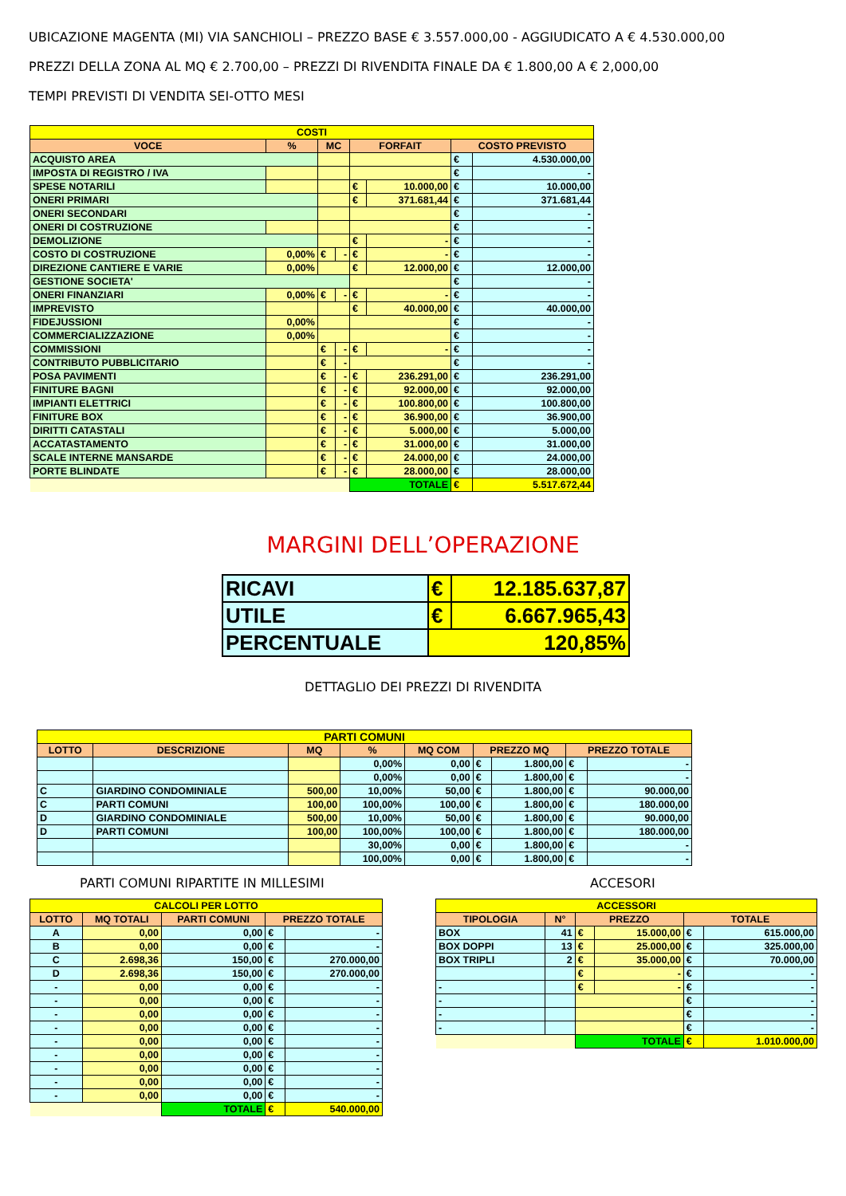UBICAZIONE MAGENTA (MI) VIA SANCHIOLI – PREZZO BASE € 3.557.000,00 - AGGIUDICATO A € 4.530.000,00
PREZZI DELLA ZONA AL MQ € 2.700,00 – PREZZI DI RIVENDITA FINALE DA € 1.800,00 A € 2,000,00
TEMPI PREVISTI DI VENDITA SEI-OTTO MESI
| COSTI | | | | | | | |
| --- | --- | --- | --- | --- | --- | --- | --- |
| VOCE | % | MC | | FORFAIT | | COSTO PREVISTO | |
| ACQUISTO AREA | | | | | | € | 4.530.000,00 |
| IMPOSTA DI REGISTRO / IVA | | | | | | € | - |
| SPESE NOTARILI | | | | € | 10.000,00 | € | 10.000,00 |
| ONERI PRIMARI | | | | € | 371.681,44 | € | 371.681,44 |
| ONERI SECONDARI | | | | | | € | - |
| ONERI DI COSTRUZIONE | | | | | | € | - |
| DEMOLIZIONE | | | | € | - | € | - |
| COSTO DI COSTRUZIONE | 0,00% | € | - | € | - | € | - |
| DIREZIONE CANTIERE E VARIE | 0,00% | | | € | 12.000,00 | € | 12.000,00 |
| GESTIONE SOCIETA' | | | | | | € | - |
| ONERI FINANZIARI | 0,00% | € | - | € | - | € | - |
| IMPREVISTO | | | | € | 40.000,00 | € | 40.000,00 |
| FIDEJUSSIONI | 0,00% | | | | | € | - |
| COMMERCIALIZZAZIONE | 0,00% | | | | | € | - |
| COMMISSIONI | | € | - | € | - | € | - |
| CONTRIBUTO PUBBLICITARIO | | € | - | | | € | - |
| POSA PAVIMENTI | | € | - | € | 236.291,00 | € | 236.291,00 |
| FINITURE BAGNI | | € | - | € | 92.000,00 | € | 92.000,00 |
| IMPIANTI ELETTRICI | | € | - | € | 100.800,00 | € | 100.800,00 |
| FINITURE BOX | | € | - | € | 36.900,00 | € | 36.900,00 |
| DIRITTI CATASTALI | | € | - | € | 5.000,00 | € | 5.000,00 |
| ACCATASTAMENTO | | € | - | € | 31.000,00 | € | 31.000,00 |
| SCALE INTERNE MANSARDE | | € | - | € | 24.000,00 | € | 24.000,00 |
| PORTE BLINDATE | | € | - | € | 28.000,00 | € | 28.000,00 |
| | | | | TOTALE | | € | 5.517.672,44 |
MARGINI DELL’OPERAZIONE
| RICAVI | € | 12.185.637,87 |
| UTILE | € | 6.667.965,43 |
| PERCENTUALE | 120,85% | |
DETTAGLIO DEI PREZZI DI RIVENDITA
| PARTI COMUNI | | | | | | | | |
| --- | --- | --- | --- | --- | --- | --- | --- | --- |
| LOTTO | DESCRIZIONE | MQ | % | MQ COM | PREZZO MQ | | PREZZO TOTALE | |
| | | | 0,00% | 0,00 | € | 1.800,00 | € | - |
| | | | 0,00% | 0,00 | € | 1.800,00 | € | - |
| C | GIARDINO CONDOMINIALE | 500,00 | 10,00% | 50,00 | € | 1.800,00 | € | 90.000,00 |
| C | PARTI COMUNI | 100,00 | 100,00% | 100,00 | € | 1.800,00 | € | 180.000,00 |
| D | GIARDINO CONDOMINIALE | 500,00 | 10,00% | 50,00 | € | 1.800,00 | € | 90.000,00 |
| D | PARTI COMUNI | 100,00 | 100,00% | 100,00 | € | 1.800,00 | € | 180.000,00 |
| | | | 30,00% | 0,00 | € | 1.800,00 | € | - |
| | | | 100,00% | 0,00 | € | 1.800,00 | € | - |
PARTI COMUNI RIPARTITE IN MILLESIMI
| CALCOLI PER LOTTO | | | | |
| --- | --- | --- | --- | --- |
| LOTTO | MQ TOTALI | PARTI COMUNI | PREZZO TOTALE | |
| A | 0,00 | 0,00 | € | - |
| B | 0,00 | 0,00 | € | - |
| C | 2.698,36 | 150,00 | € | 270.000,00 |
| D | 2.698,36 | 150,00 | € | 270.000,00 |
| - | 0,00 | 0,00 | € | - |
| - | 0,00 | 0,00 | € | - |
| - | 0,00 | 0,00 | € | - |
| - | 0,00 | 0,00 | € | - |
| - | 0,00 | 0,00 | € | - |
| - | 0,00 | 0,00 | € | - |
| - | 0,00 | 0,00 | € | - |
| - | 0,00 | 0,00 | € | - |
| - | 0,00 | 0,00 | € | - |
| | | TOTALE | € | 540.000,00 |
ACCESORI
| ACCESSORI | | | | | |
| --- | --- | --- | --- | --- | --- |
| TIPOLOGIA | N° | PREZZO | | TOTALE | |
| BOX | 41 | € | 15.000,00 | € | 615.000,00 |
| BOX DOPPI | 13 | € | 25.000,00 | € | 325.000,00 |
| BOX TRIPLI | 2 | € | 35.000,00 | € | 70.000,00 |
| | | € | - | € | - |
| - | | € | - | € | - |
| - | | | | € | - |
| - | | | | € | - |
| - | | | | € | - |
| | | TOTALE | | € | 1.010.000,00 |